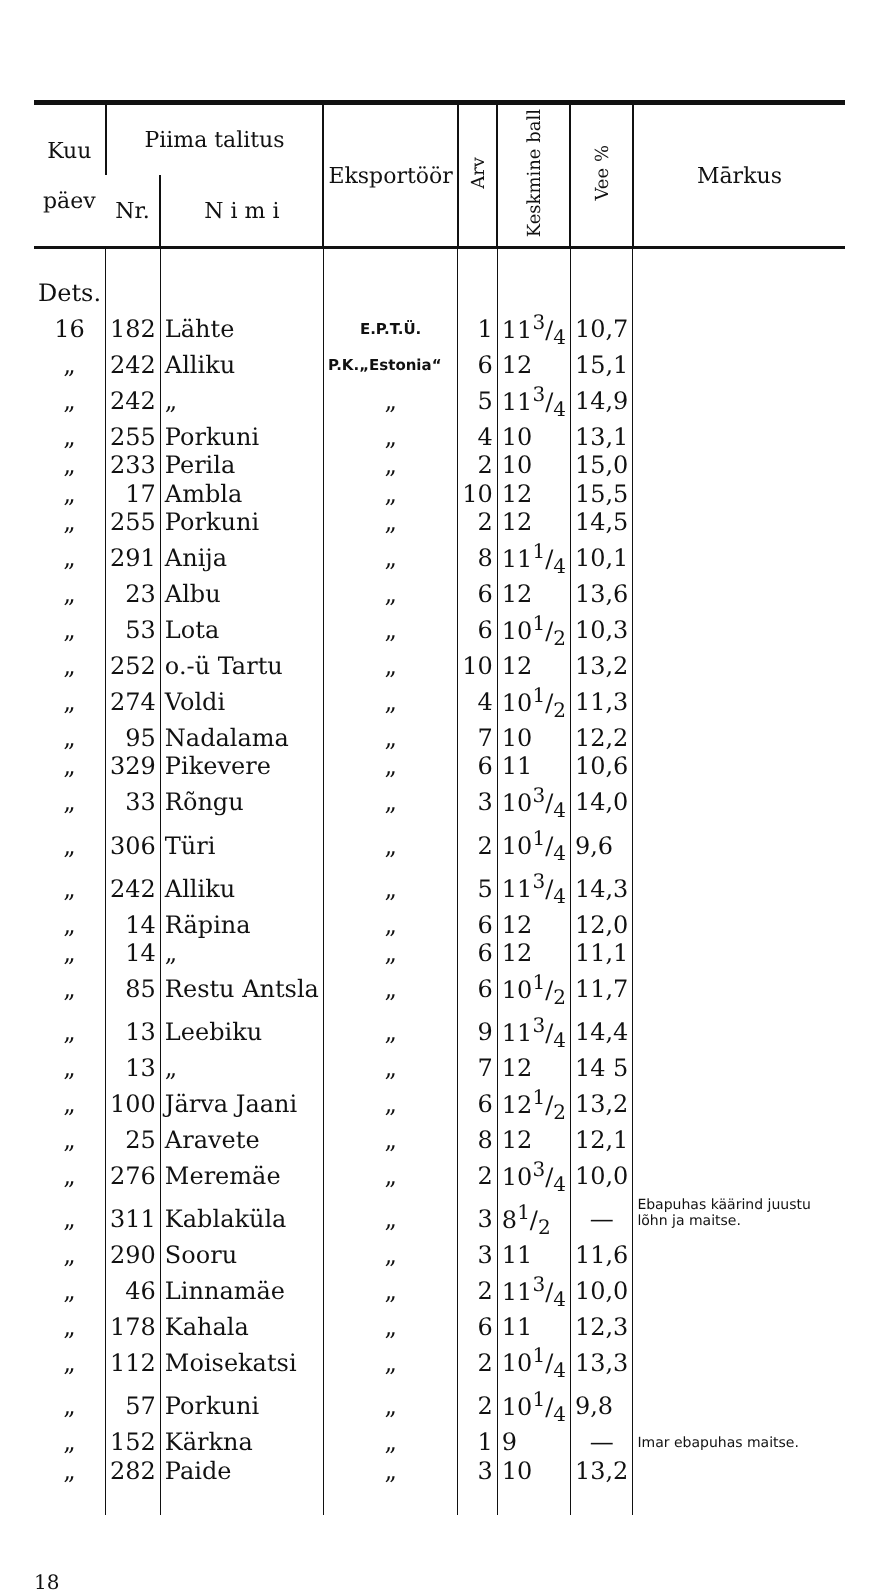| Kuu päev | Piima talitus | | Eksportöör | Arv | Keskmine ball | Vee % | Mārkus |
| --- | --- | --- | --- | --- | --- | --- | --- |
| | Nr. | N i m i | | | | | |
| Dets. | | | | | | | |
| 16 | 182 | Lähte | E.P.T.Ü. | 1 | 113/4 | 10,7 | |
| „ | 242 | Alliku | P.K.„Estonia“ | 6 | 12 | 15,1 | |
| „ | 242 | „ | „ | 5 | 113/4 | 14,9 | |
| „ | 255 | Porkuni | „ | 4 | 10 | 13,1 | |
| „ | 233 | Perila | „ | 2 | 10 | 15,0 | |
| „ | 17 | Ambla | „ | 10 | 12 | 15,5 | |
| „ | 255 | Porkuni | „ | 2 | 12 | 14,5 | |
| „ | 291 | Anija | „ | 8 | 111/4 | 10,1 | |
| „ | 23 | Albu | „ | 6 | 12 | 13,6 | |
| „ | 53 | Lota | „ | 6 | 101/2 | 10,3 | |
| „ | 252 | o.-ü Tartu | „ | 10 | 12 | 13,2 | |
| „ | 274 | Voldi | „ | 4 | 101/2 | 11,3 | |
| „ | 95 | Nadalama | „ | 7 | 10 | 12,2 | |
| „ | 329 | Pikevere | „ | 6 | 11 | 10,6 | |
| „ | 33 | Rõngu | „ | 3 | 103/4 | 14,0 | |
| „ | 306 | Türi | „ | 2 | 101/4 | 9,6 | |
| „ | 242 | Alliku | „ | 5 | 113/4 | 14,3 | |
| „ | 14 | Räpina | „ | 6 | 12 | 12,0 | |
| „ | 14 | „ | „ | 6 | 12 | 11,1 | |
| „ | 85 | Restu Antsla | „ | 6 | 101/2 | 11,7 | |
| „ | 13 | Leebiku | „ | 9 | 113/4 | 14,4 | |
| „ | 13 | „ | „ | 7 | 12 | 14 5 | |
| „ | 100 | Järva Jaani | „ | 6 | 121/2 | 13,2 | |
| „ | 25 | Aravete | „ | 8 | 12 | 12,1 | |
| „ | 276 | Meremäe | „ | 2 | 103/4 | 10,0 | Ebapuhas käärind juustu lõhn ja maitse. |
| „ | 311 | Kablaküla | „ | 3 | 81/2 | — | |
| „ | 290 | Sooru | „ | 3 | 11 | 11,6 | |
| „ | 46 | Linnamäe | „ | 2 | 113/4 | 10,0 | |
| „ | 178 | Kahala | „ | 6 | 11 | 12,3 | |
| „ | 112 | Moisekatsi | „ | 2 | 101/4 | 13,3 | |
| „ | 57 | Porkuni | „ | 2 | 101/4 | 9,8 | |
| „ | 152 | Kärkna | „ | 1 | 9 | — | Imar ebapuhas maitse. |
| „ | 282 | Paide | „ | 3 | 10 | 13,2 | |
18